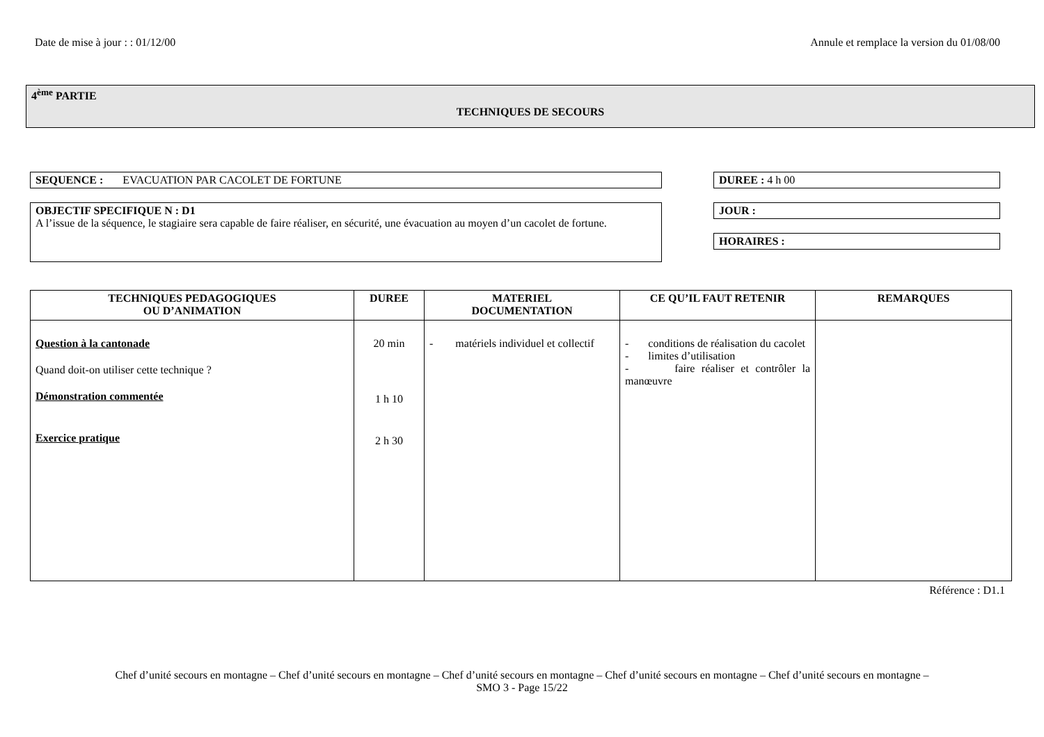Date de mise à jour : : 01/12/00 Annule et remplace la version du 01/08/00
4<sup>ème</sup> PARTIE
TECHNIQUES DE SECOURS
SEQUENCE : EVACUATION PAR CACOLET DE FORTUNE DUREE : 4 h 00
OBJECTIF SPECIFIQUE N : D1
A l’issue de la séquence, le stagiaire sera capable de faire réaliser, en sécurité, une évacuation au moyen d’un cacolet de fortune.
JOUR :
HORAIRES :
| TECHNIQUES PEDAGOGIQUES OU D’ANIMATION | DUREE | MATERIEL DOCUMENTATION | CE QU’IL FAUT RETENIR | REMARQUES |
| --- | --- | --- | --- | --- |
| Question à la cantonade Quand doit-on utiliser cette technique ? Démonstration commentée Exercice pratique | 20 min 1 h 10 2 h 30 | - matériels individuel et collectif | - conditions de réalisation du cacolet - limites d’utilisation - faire réaliser et contrôler la manœuvre | |
Référence : D1.1
Chef d’unité secours en montagne – Chef d’unité secours en montagne – Chef d’unité secours en montagne – Chef d’unité secours en montagne – Chef d’unité secours en montagne –
SMO 3 - Page 15/22